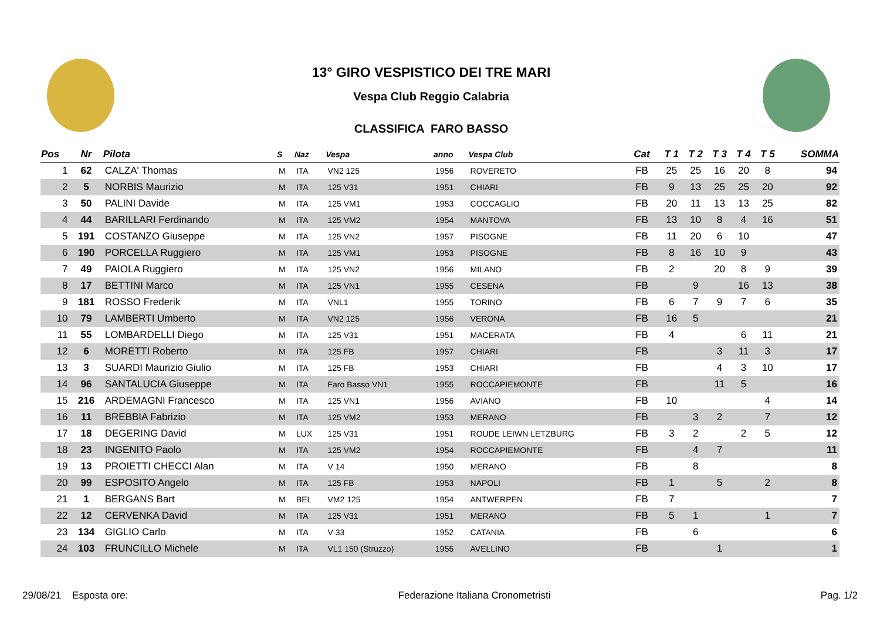13° GIRO VESPISTICO DEI TRE MARI
Vespa Club Reggio Calabria
CLASSIFICA FARO BASSO
| Pos | Nr | Pilota | S | Naz | Vespa | anno | Vespa Club | Cat | T 1 | T 2 | T 3 | T 4 | T 5 | SOMMA |
| --- | --- | --- | --- | --- | --- | --- | --- | --- | --- | --- | --- | --- | --- | --- |
| 1 | 62 | CALZA' Thomas | M | ITA | VN2 125 | 1956 | ROVERETO | FB | 25 | 25 | 16 | 20 | 8 | 94 |
| 2 | 5 | NORBIS Maurizio | M | ITA | 125 V31 | 1951 | CHIARI | FB | 9 | 13 | 25 | 25 | 20 | 92 |
| 3 | 50 | PALINI Davide | M | ITA | 125 VM1 | 1953 | COCCAGLIO | FB | 20 | 11 | 13 | 13 | 25 | 82 |
| 4 | 44 | BARILLARI Ferdinando | M | ITA | 125 VM2 | 1954 | MANTOVA | FB | 13 | 10 | 8 | 4 | 16 | 51 |
| 5 | 191 | COSTANZO Giuseppe | M | ITA | 125 VN2 | 1957 | PISOGNE | FB | 11 | 20 | 6 | 10 | | 47 |
| 6 | 190 | PORCELLA Ruggiero | M | ITA | 125 VM1 | 1953 | PISOGNE | FB | 8 | 16 | 10 | 9 | | 43 |
| 7 | 49 | PAIOLA Ruggiero | M | ITA | 125 VN2 | 1956 | MILANO | FB | 2 | | 20 | 8 | 9 | 39 |
| 8 | 17 | BETTINI Marco | M | ITA | 125 VN1 | 1955 | CESENA | FB | | 9 | | 16 | 13 | 38 |
| 9 | 181 | ROSSO Frederik | M | ITA | VNL1 | 1955 | TORINO | FB | 6 | 7 | 9 | 7 | 6 | 35 |
| 10 | 79 | LAMBERTI Umberto | M | ITA | VN2 125 | 1956 | VERONA | FB | 16 | 5 | | | | 21 |
| 11 | 55 | LOMBARDELLI Diego | M | ITA | 125 V31 | 1951 | MACERATA | FB | 4 | | | 6 | 11 | 21 |
| 12 | 6 | MORETTI Roberto | M | ITA | 125 FB | 1957 | CHIARI | FB | | | 3 | 11 | 3 | 17 |
| 13 | 3 | SUARDI Maurizio Giulio | M | ITA | 125 FB | 1953 | CHIARI | FB | | | 4 | 3 | 10 | 17 |
| 14 | 96 | SANTALUCIA Giuseppe | M | ITA | Faro Basso VN1 | 1955 | ROCCAPIEMONTE | FB | | | 11 | 5 | | 16 |
| 15 | 216 | ARDEMAGNI Francesco | M | ITA | 125 VN1 | 1956 | AVIANO | FB | 10 | | | | 4 | 14 |
| 16 | 11 | BREBBIA Fabrizio | M | ITA | 125 VM2 | 1953 | MERANO | FB | | 3 | 2 | | 7 | 12 |
| 17 | 18 | DEGERING David | M | LUX | 125 V31 | 1951 | ROUDE LEIWN LETZBURG | FB | 3 | 2 | | 2 | 5 | 12 |
| 18 | 23 | INGENITO Paolo | M | ITA | 125 VM2 | 1954 | ROCCAPIEMONTE | FB | | 4 | 7 | | | 11 |
| 19 | 13 | PROIETTI CHECCI Alan | M | ITA | V 14 | 1950 | MERANO | FB | | 8 | | | | 8 |
| 20 | 99 | ESPOSITO Angelo | M | ITA | 125 FB | 1953 | NAPOLI | FB | 1 | | 5 | | 2 | 8 |
| 21 | 1 | BERGANS Bart | M | BEL | VM2 125 | 1954 | ANTWERPEN | FB | 7 | | | | | 7 |
| 22 | 12 | CERVENKA David | M | ITA | 125 V31 | 1951 | MERANO | FB | 5 | 1 | | | 1 | 7 |
| 23 | 134 | GIGLIO Carlo | M | ITA | V 33 | 1952 | CATANIA | FB | | 6 | | | | 6 |
| 24 | 103 | FRUNCILLO Michele | M | ITA | VL1 150 (Struzzo) | 1955 | AVELLINO | FB | | | 1 | | | 1 |
29/08/21 Esposta ore: Federazione Italiana Cronometristi Pag. 1/2